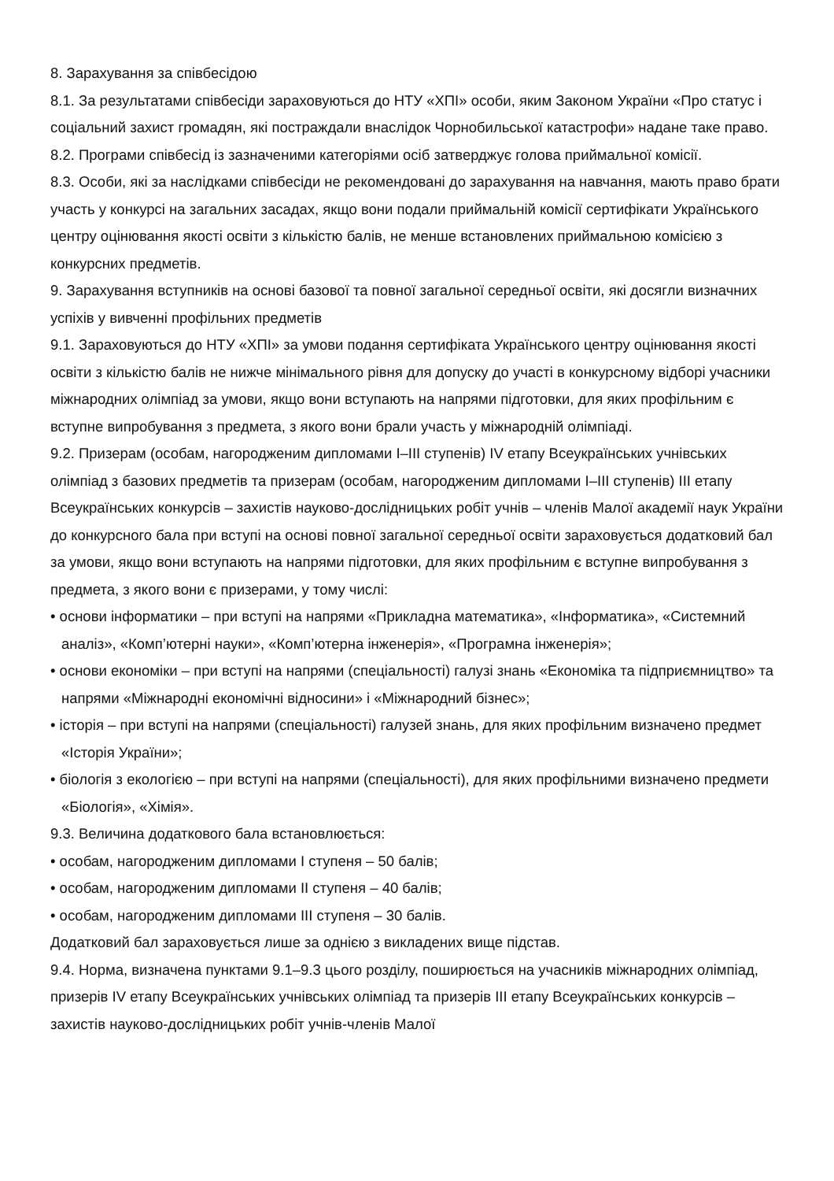8. Зарахування за співбесідою
8.1. За результатами співбесіди зараховуються до НТУ «ХПІ» особи, яким Законом України «Про статус і соціальний захист громадян, які постраждали внаслідок Чорнобильської катастрофи» надане таке право.
8.2. Програми співбесід із зазначеними категоріями осіб затверджує голова приймальної комісії.
8.3. Особи, які за наслідками співбесіди не рекомендовані до зарахування на навчання, мають право брати участь у конкурсі на загальних засадах, якщо вони подали приймальній комісії сертифікати Українського центру оцінювання якості освіти з кількістю балів, не менше встановлених приймальною комісією з конкурсних предметів.
9. Зарахування вступників на основі базової та повної загальної середньої освіти, які досягли визначних успіхів у вивченні профільних предметів
9.1. Зараховуються до НТУ «ХПІ» за умови подання сертифіката Українського центру оцінювання якості освіти з кількістю балів не нижче мінімального рівня для допуску до участі в конкурсному відборі учасники міжнародних олімпіад за умови, якщо вони вступають на напрями підготовки, для яких профільним є вступне випробування з предмета, з якого вони брали участь у міжнародній олімпіаді.
9.2. Призерам (особам, нагородженим дипломами I–III ступенів) IV етапу Всеукраїнських учнівських олімпіад з базових предметів та призерам (особам, нагородженим дипломами I–III ступенів) III етапу Всеукраїнських конкурсів – захистів науково-дослідницьких робіт учнів – членів Малої академії наук України до конкурсного бала при вступі на основі повної загальної середньої освіти зараховується додатковий бал за умови, якщо вони вступають на напрями підготовки, для яких профільним є вступне випробування з предмета, з якого вони є призерами, у тому числі:
• основи інформатики – при вступі на напрями «Прикладна математика», «Інформатика», «Системний аналіз», «Комп’ютерні науки», «Комп’ютерна інженерія», «Програмна інженерія»;
• основи економіки – при вступі на напрями (спеціальності) галузі знань «Економіка та підприємництво» та напрями «Міжнародні економічні відносини» і «Міжнародний бізнес»;
• історія – при вступі на напрями (спеціальності) галузей знань, для яких профільним визначено предмет «Історія України»;
• біологія з екологією – при вступі на напрями (спеціальності), для яких профільними визначено предмети «Біологія», «Хімія».
9.3. Величина додаткового бала встановлюється:
• особам, нагородженим дипломами I ступеня – 50 балів;
• особам, нагородженим дипломами II ступеня – 40 балів;
• особам, нагородженим дипломами III ступеня – 30 балів.
Додатковий бал зараховується лише за однією з викладених вище підстав.
9.4. Норма, визначена пунктами 9.1–9.3 цього розділу, поширюється на учасників міжнародних олімпіад, призерів IV етапу Всеукраїнських учнівських олімпіад та призерів III етапу Всеукраїнських конкурсів – захистів науково-дослідницьких робіт учнів-членів Малої